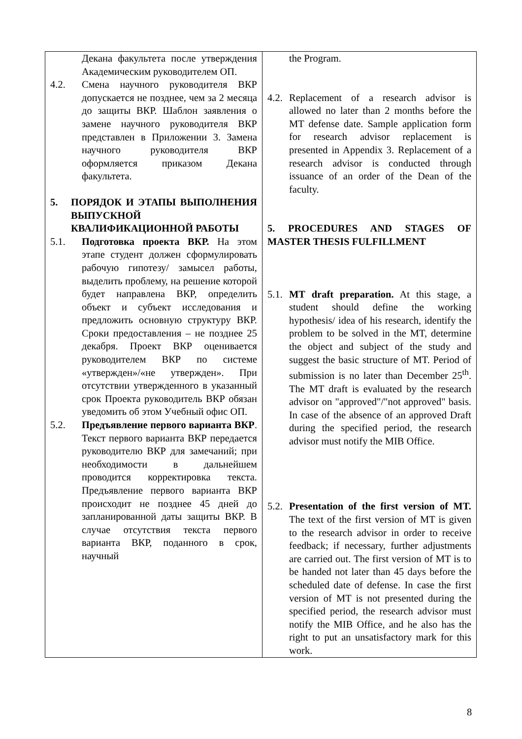| Декана факультета после утверждения Академическим руководителем ОП. 4.2. Смена научного руководителя ВКР допускается не позднее, чем за 2 месяца до защиты ВКР. Шаблон заявления о замене научного руководителя ВКР представлен в Приложении 3. Замена научного руководителя ВКР оформляется приказом Декана факультета. 5. ПОРЯДОК И ЭТАПЫ ВЫПОЛНЕНИЯ ВЫПУСКНОЙ КВАЛИФИКАЦИОННОЙ РАБОТЫ 5.1. Подготовка проекта ВКР. На этом этапе студент должен сформулировать рабочую гипотезу/ замысел работы, выделить проблему, на решение которой будет направлена ВКР, определить объект и субъект исследования и предложить основную структуру ВКР. Сроки предоставления – не позднее 25 декабря. Проект ВКР оценивается руководителем ВКР по системе «утвержден»/«не утвержден». При отсутствии утвержденного в указанный срок Проекта руководитель ВКР обязан уведомить об этом Учебный офис ОП. 5.2. Предъявление первого варианта ВКР . Текст первого варианта ВКР передается руководителю ВКР для замечаний; при необходимости в дальнейшем проводится корректировка текста. Предъявление первого варианта ВКР происходит не позднее 45 дней до запланированной даты защиты ВКР. В случае отсутствия текста первого варианта ВКР, поданного в срок, научный | the Program. 4.2. Replacement of a research advisor is allowed no later than 2 months before the MT defense date. Sample application form for research advisor replacement is presented in Appendix 3. Replacement of a research advisor is conducted through issuance of an order of the Dean of the faculty. 5. PROCEDURES AND STAGES OF MASTER THESIS FULFILLMENT 5.1. MT draft preparation. At this stage, a student should define the working hypothesis/ idea of his research, identify the problem to be solved in the MT, determine the object and subject of the study and suggest the basic structure of MT. Period of submission is no later than December 25<sup>th</sup>. The MT draft is evaluated by the research advisor on "approved"/"not approved" basis. In case of the absence of an approved Draft during the specified period, the research advisor must notify the MIB Office. 5.2. Presentation of the first version of MT. The text of the first version of MT is given to the research advisor in order to receive feedback; if necessary, further adjustments are carried out. The first version of MT is to be handed not later than 45 days before the scheduled date of defense. In case the first version of MT is not presented during the specified period, the research advisor must notify the MIB Office, and he also has the right to put an unsatisfactory mark for this work. |
8